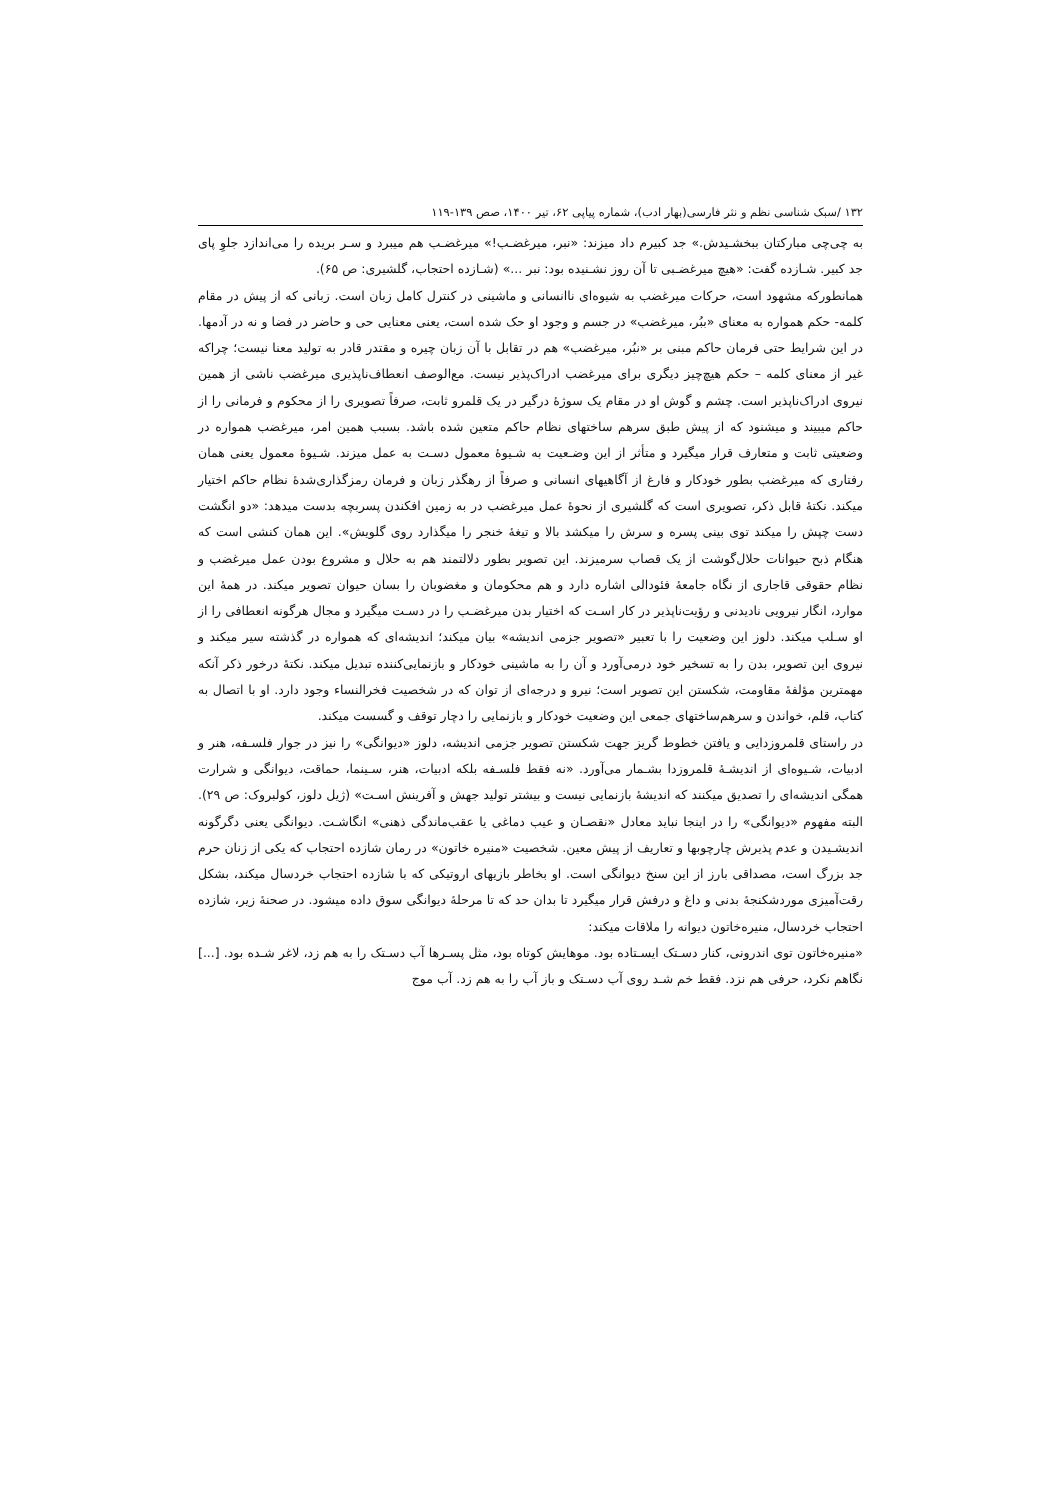۱۳۲ /سبک شناسی نظم و نثر فارسی(بهار ادب)، شماره پیاپی ۶۲، تیر ۱۴۰۰، صص ۱۳۹-۱۱۹
به چی‌چی مبارکتان ببخشـیدش.» جد کبیرم داد میزند: «نبر، میرغضـب!» میرغضـب هم میبرد و سـر بریده را می‌اندازد جلوِ پای جد کبیر. شـازده گفت: «هیچ میرغضـبی تا آن روز نشـنیده بود: نبر ...» (شـازده احتجاب، گلشیری: ص ۶۵).
همانطورکه مشهود است، حرکات میرغضب به شیوه‌ای ناانسانی و ماشینی در کنترل کامل زبان است. زبانی که از پیش در مقام کلمه- حکم همواره به معنای «ببُر، میرغضب» در جسم و وجود او حک شده است، یعنی معنایی حی و حاضر در فضا و نه در آدمها. در این شرایط حتی فرمان حاکم مبنی بر «نبُر، میرغضب» هم در تقابل با آن زبان چیره و مقتدر قادر به تولید معنا نیست؛ چراکه غیر از معنای کلمه – حکم هیچ‌چیز دیگری برای میرغضب ادراک‌پذیر نیست. مع‌الوصف انعطاف‌ناپذیری میرغضب ناشی از همین نیروی ادراک‌ناپذیر است. چشم و گوش او در مقام یک سوژۀ درگیر در یک قلمرو ثابت، صرفاً تصویری را از محکوم و فرمانی را از حاکم میبیند و میشنود که از پیش طبق سرهم ساختهای نظام حاکم متعین شده باشد. بسبب همین امر، میرغضب همواره در وضعیتی ثابت و متعارف قرار میگیرد و متأثر از این وضـعیت به شـیوۀ معمول دسـت به عمل میزند. شـیوۀ معمول یعنی همان رفتاری که میرغضب بطور خودکار و فارغ از آگاهیهای انسانی و صرفاً از رهگذر زبان و فرمان رمزگذاری‌شدۀ نظام حاکم اختیار میکند. نکتۀ قابل ذکر، تصویری است که گلشیری از نحوۀ عمل میرغضب در به زمین افکندن پسربچه بدست میدهد: «دو انگشت دست چپش را میکند توی بینی پسره و سرش را میکشد بالا و تیغۀ خنجر را میگذارد روی گلویش». این همان کنشی است که هنگام ذبح حیوانات حلال‌گوشت از یک قصاب سرمیزند. این تصویر بطور دلالتمند هم به حلال و مشروع بودن عمل میرغضب و نظام حقوقی قاجاری از نگاه جامعۀ فئودالی اشاره دارد و هم محکومان و مغضوبان را بسان حیوان تصویر میکند. در همۀ این موارد، انگار نیرویی نادیدنی و رؤیت‌ناپذیر در کار اسـت که اختیار بدن میرغضـب را در دسـت میگیرد و مجال هرگونه انعطافی را از او سـلب میکند. دلوز این وضعیت را با تعبیر «تصویر جزمی اندیشه» بیان میکند؛ اندیشه‌ای که همواره در گذشته سیر میکند و نیروی این تصویر، بدن را به تسخیر خود درمی‌آورد و آن را به ماشینی خودکار و بازنمایی‌کننده تبدیل میکند. نکتۀ درخور ذکر آنکه مهمترین مؤلفۀ مقاومت، شکستن این تصویر است؛ نیرو و درجه‌ای از توان که در شخصیت فخرالنساء وجود دارد. او با اتصال به کتاب، قلم، خواندن و سرهم‌ساختهای جمعی این وضعیت خودکار و بازنمایی را دچار توقف و گسست میکند.
در راستای قلمروزدایی و یافتن خطوط گریز جهت شکستن تصویر جزمی اندیشه، دلوز «دیوانگی» را نیز در جوار فلسـفه، هنر و ادبیات، شـیوه‌ای از اندیشـۀ قلمروزدا بشـمار می‌آورد. «نه فقط فلسـفه بلکه ادبیات، هنر، سـینما، حماقت، دیوانگی و شرارت همگی اندیشه‌ای را تصدیق میکنند که اندیشۀ بازنمایی نیست و بیشتر تولید جهش و آفرینش اسـت» (ژیل دلوز، کولبروک: ص ۲۹). البته مفهوم «دیوانگی» را در اینجا نباید معادل «نقصـان و عیب دماغی یا عقب‌ماندگی ذهنی» انگاشـت. دیوانگی یعنی دگرگونه اندیشـیدن و عدم پذیرش چارچوبها و تعاریف از پیش معین. شخصیت «منیره خاتون» در رمان شازده احتجاب که یکی از زنان حرم جد بزرگ است، مصداقی بارز از این سنخ دیوانگی است. او بخاطر بازیهای اروتیکی که با شازده احتجاب خردسال میکند، بشکل رقت‌آمیزی موردشکنجۀ بدنی و داغ و درفش قرار میگیرد تا بدان حد که تا مرحلۀ دیوانگی سوق داده میشود. در صحنۀ زیر، شازده احتجاب خردسال، منیره‌خاتون دیوانه را ملاقات میکند:
«منیره‌خاتون توی اندرونی، کنار دسـتک ایسـتاده بود. موهایش کوتاه بود، مثل پسـرها آب دسـتک را به هم زد، لاغر شـده بود. [...] نگاهم نکرد، حرفی هم نزد. فقط خم شـد روی آب دسـتک و باز آب را به هم زد. آب موج